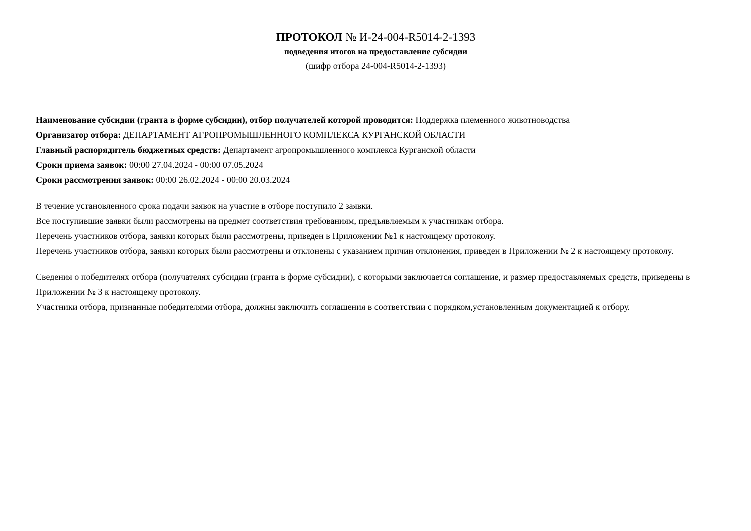ПРОТОКОЛ № И-24-004-R5014-2-1393
подведения итогов на предоставление субсидии
(шифр отбора 24-004-R5014-2-1393)
Наименование субсидии (гранта в форме субсидии), отбор получателей которой проводится: Поддержка племенного животноводства
Организатор отбора: ДЕПАРТАМЕНТ АГРОПРОМЫШЛЕННОГО КОМПЛЕКСА КУРГАНСКОЙ ОБЛАСТИ
Главный распорядитель бюджетных средств: Департамент агропромышленного комплекса Курганской области
Сроки приема заявок: 00:00 27.04.2024 - 00:00 07.05.2024
Сроки рассмотрения заявок: 00:00 26.02.2024 - 00:00 20.03.2024
В течение установленного срока подачи заявок на участие в отборе поступило 2 заявки.
Все поступившие заявки были рассмотрены на предмет соответствия требованиям, предъявляемым к участникам отбора.
Перечень участников отбора, заявки которых были рассмотрены, приведен в Приложении №1 к настоящему протоколу.
Перечень участников отбора, заявки которых были рассмотрены и отклонены с указанием причин отклонения, приведен в Приложении № 2 к настоящему протоколу.
Сведения о победителях отбора (получателях субсидии (гранта в форме субсидии), с которыми заключается соглашение, и размер предоставляемых средств, приведены в Приложении № 3 к настоящему протоколу.
Участники отбора, признанные победителями отбора, должны заключить соглашения в соответствии с порядком,установленным документацией к отбору.